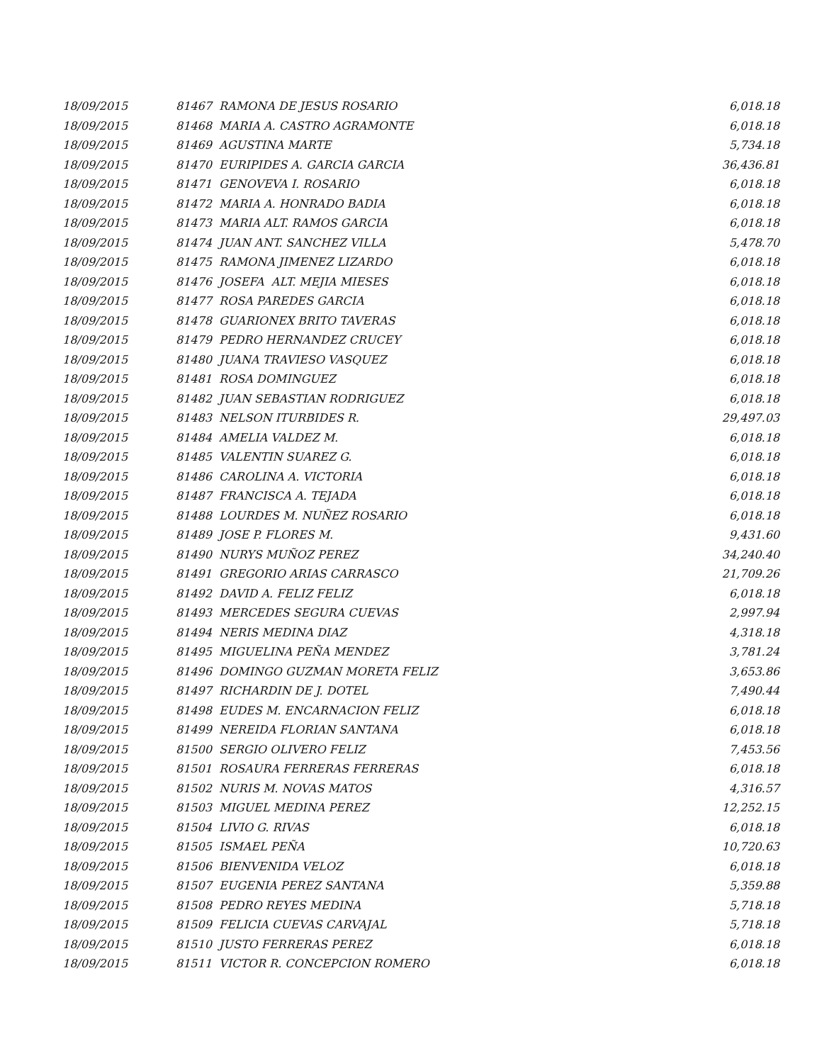| 18/09/2015 | 81467 RAMONA DE JESUS ROSARIO | 6,018.18 |
| 18/09/2015 | 81468 MARIA A. CASTRO AGRAMONTE | 6,018.18 |
| 18/09/2015 | 81469 AGUSTINA MARTE | 5,734.18 |
| 18/09/2015 | 81470 EURIPIDES A. GARCIA GARCIA | 36,436.81 |
| 18/09/2015 | 81471 GENOVEVA I. ROSARIO | 6,018.18 |
| 18/09/2015 | 81472 MARIA A. HONRADO BADIA | 6,018.18 |
| 18/09/2015 | 81473 MARIA ALT. RAMOS GARCIA | 6,018.18 |
| 18/09/2015 | 81474 JUAN ANT. SANCHEZ VILLA | 5,478.70 |
| 18/09/2015 | 81475 RAMONA JIMENEZ LIZARDO | 6,018.18 |
| 18/09/2015 | 81476 JOSEFA ALT. MEJIA MIESES | 6,018.18 |
| 18/09/2015 | 81477 ROSA PAREDES GARCIA | 6,018.18 |
| 18/09/2015 | 81478 GUARIONEX BRITO TAVERAS | 6,018.18 |
| 18/09/2015 | 81479 PEDRO HERNANDEZ CRUCEY | 6,018.18 |
| 18/09/2015 | 81480 JUANA TRAVIESO VASQUEZ | 6,018.18 |
| 18/09/2015 | 81481 ROSA DOMINGUEZ | 6,018.18 |
| 18/09/2015 | 81482 JUAN SEBASTIAN RODRIGUEZ | 6,018.18 |
| 18/09/2015 | 81483 NELSON ITURBIDES R. | 29,497.03 |
| 18/09/2015 | 81484 AMELIA VALDEZ M. | 6,018.18 |
| 18/09/2015 | 81485 VALENTIN SUAREZ G. | 6,018.18 |
| 18/09/2015 | 81486 CAROLINA A. VICTORIA | 6,018.18 |
| 18/09/2015 | 81487 FRANCISCA A. TEJADA | 6,018.18 |
| 18/09/2015 | 81488 LOURDES M. NUÑEZ ROSARIO | 6,018.18 |
| 18/09/2015 | 81489 JOSE P. FLORES M. | 9,431.60 |
| 18/09/2015 | 81490 NURYS MUÑOZ PEREZ | 34,240.40 |
| 18/09/2015 | 81491 GREGORIO ARIAS CARRASCO | 21,709.26 |
| 18/09/2015 | 81492 DAVID A. FELIZ FELIZ | 6,018.18 |
| 18/09/2015 | 81493 MERCEDES SEGURA CUEVAS | 2,997.94 |
| 18/09/2015 | 81494 NERIS MEDINA DIAZ | 4,318.18 |
| 18/09/2015 | 81495 MIGUELINA PEÑA MENDEZ | 3,781.24 |
| 18/09/2015 | 81496 DOMINGO GUZMAN MORETA FELIZ | 3,653.86 |
| 18/09/2015 | 81497 RICHARDIN DE J. DOTEL | 7,490.44 |
| 18/09/2015 | 81498 EUDES M. ENCARNACION FELIZ | 6,018.18 |
| 18/09/2015 | 81499 NEREIDA FLORIAN SANTANA | 6,018.18 |
| 18/09/2015 | 81500 SERGIO OLIVERO FELIZ | 7,453.56 |
| 18/09/2015 | 81501 ROSAURA FERRERAS FERRERAS | 6,018.18 |
| 18/09/2015 | 81502 NURIS M. NOVAS MATOS | 4,316.57 |
| 18/09/2015 | 81503 MIGUEL MEDINA PEREZ | 12,252.15 |
| 18/09/2015 | 81504 LIVIO G. RIVAS | 6,018.18 |
| 18/09/2015 | 81505 ISMAEL PEÑA | 10,720.63 |
| 18/09/2015 | 81506 BIENVENIDA VELOZ | 6,018.18 |
| 18/09/2015 | 81507 EUGENIA PEREZ SANTANA | 5,359.88 |
| 18/09/2015 | 81508 PEDRO REYES MEDINA | 5,718.18 |
| 18/09/2015 | 81509 FELICIA CUEVAS CARVAJAL | 5,718.18 |
| 18/09/2015 | 81510 JUSTO FERRERAS PEREZ | 6,018.18 |
| 18/09/2015 | 81511 VICTOR R. CONCEPCION ROMERO | 6,018.18 |